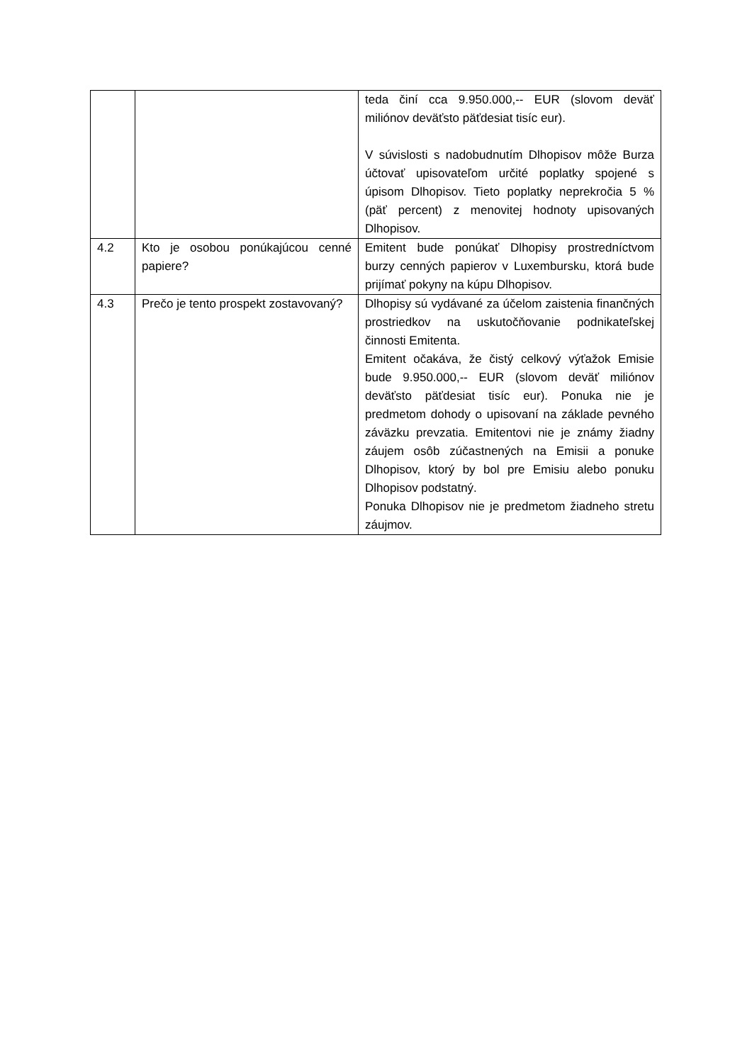| | | teda činí cca 9.950.000,-- EUR (slovom deväť miliónov deväťsto päťdesiat tisíc eur). V súvislosti s nadobudnutím Dlhopisov môže Burza účtovať upisovateľom určité poplatky spojené s úpisom Dlhopisov. Tieto poplatky neprekročia 5 % (päť percent) z menovitej hodnoty upisovaných Dlhopisov. |
| 4.2 | Kto je osobou ponúkajúcou cenné papiere? | Emitent bude ponúkať Dlhopisy prostredníctvom burzy cenných papierov v Luxembursku, ktorá bude prijímať pokyny na kúpu Dlhopisov. |
| 4.3 | Prečo je tento prospekt zostavovaný? | Dlhopisy sú vydávané za účelom zaistenia finančných prostriedkov na uskutočňovanie podnikateľskej činnosti Emitenta. Emitent očakáva, že čistý celkový výťažok Emisie bude 9.950.000,-- EUR (slovom deväť miliónov deväťsto päťdesiat tisíc eur). Ponuka nie je predmetom dohody o upisovaní na základe pevného záväzku prevzatia. Emitentovi nie je známy žiadny záujem osôb zúčastnených na Emisii a ponuke Dlhopisov, ktorý by bol pre Emisiu alebo ponuku Dlhopisov podstatný. Ponuka Dlhopisov nie je predmetom žiadneho stretu záujmov. |